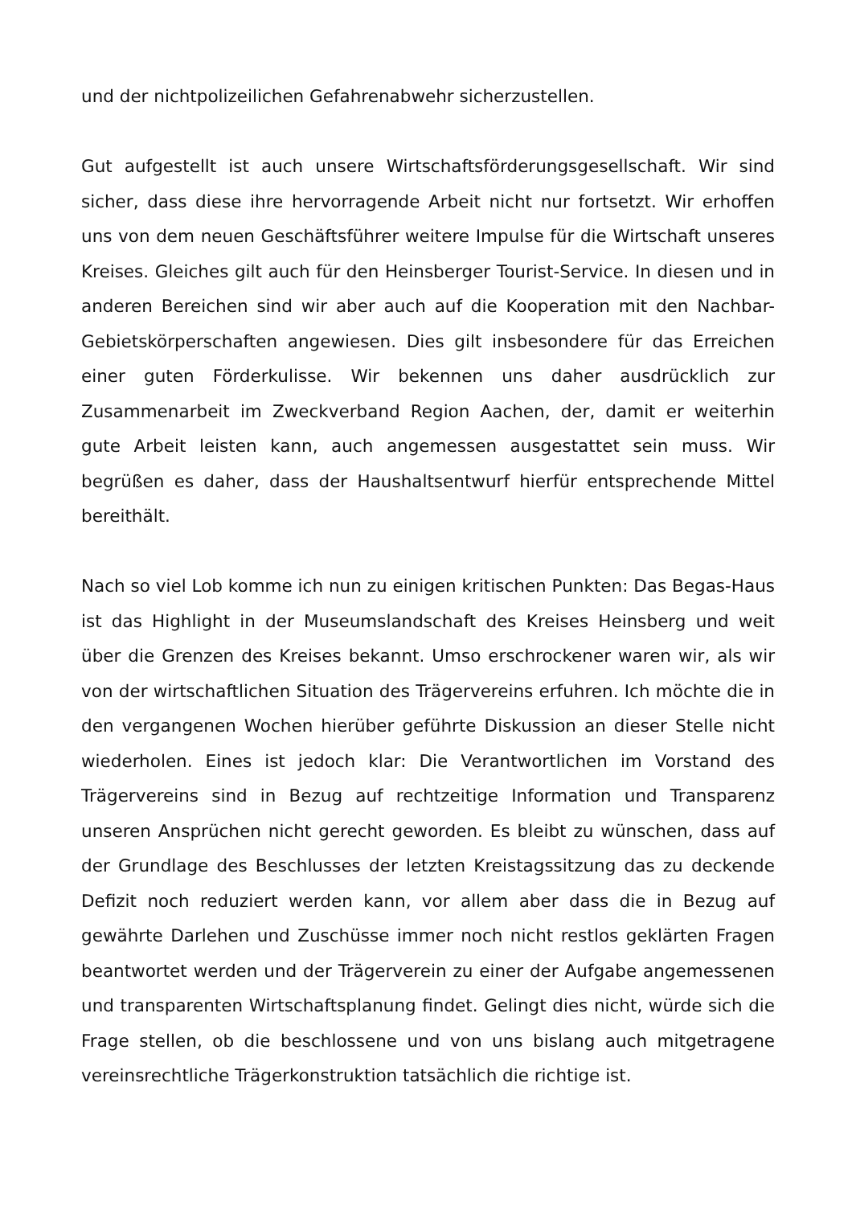und der nichtpolizeilichen Gefahrenabwehr sicherzustellen.
Gut aufgestellt ist auch unsere Wirtschaftsförderungsgesellschaft. Wir sind sicher, dass diese ihre hervorragende Arbeit nicht nur fortsetzt. Wir erhoffen uns von dem neuen Geschäftsführer weitere Impulse für die Wirtschaft unseres Kreises. Gleiches gilt auch für den Heinsberger Tourist-Service. In diesen und in anderen Bereichen sind wir aber auch auf die Kooperation mit den Nachbar-Gebietskörperschaften angewiesen. Dies gilt insbesondere für das Erreichen einer guten Förderkulisse. Wir bekennen uns daher ausdrücklich zur Zusammenarbeit im Zweckverband Region Aachen, der, damit er weiterhin gute Arbeit leisten kann, auch angemessen ausgestattet sein muss. Wir begrüßen es daher, dass der Haushaltsentwurf hierfür entsprechende Mittel bereithält.
Nach so viel Lob komme ich nun zu einigen kritischen Punkten: Das Begas-Haus ist das Highlight in der Museumslandschaft des Kreises Heinsberg und weit über die Grenzen des Kreises bekannt. Umso erschrockener waren wir, als wir von der wirtschaftlichen Situation des Trägervereins erfuhren. Ich möchte die in den vergangenen Wochen hierüber geführte Diskussion an dieser Stelle nicht wiederholen. Eines ist jedoch klar: Die Verantwortlichen im Vorstand des Trägervereins sind in Bezug auf rechtzeitige Information und Transparenz unseren Ansprüchen nicht gerecht geworden. Es bleibt zu wünschen, dass auf der Grundlage des Beschlusses der letzten Kreistagssitzung das zu deckende Defizit noch reduziert werden kann, vor allem aber dass die in Bezug auf gewährte Darlehen und Zuschüsse immer noch nicht restlos geklärten Fragen beantwortet werden und der Trägerverein zu einer der Aufgabe angemessenen und transparenten Wirtschaftsplanung findet. Gelingt dies nicht, würde sich die Frage stellen, ob die beschlossene und von uns bislang auch mitgetragene vereinsrechtliche Trägerkonstruktion tatsächlich die richtige ist.